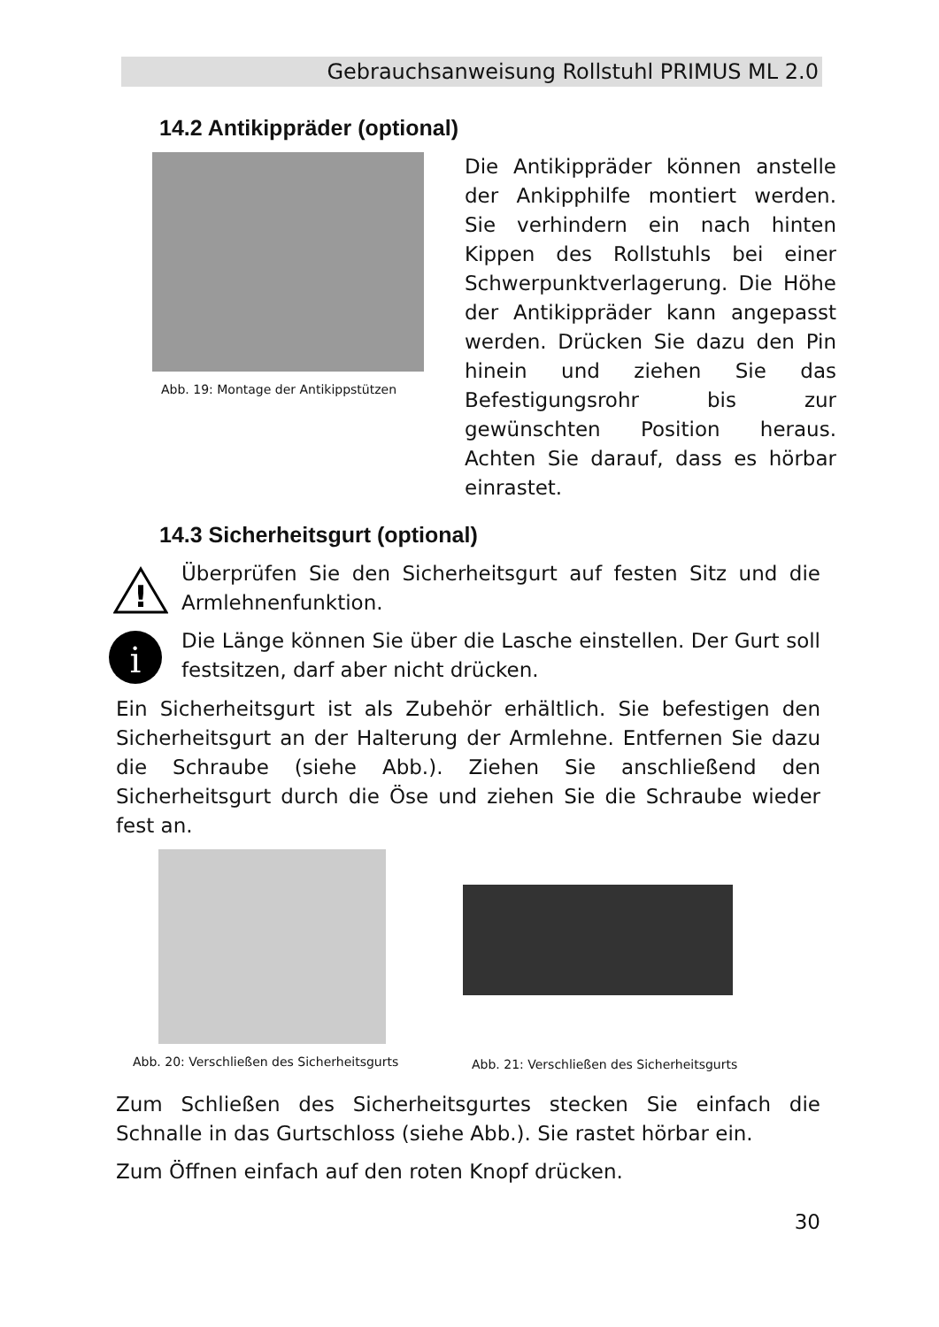Gebrauchsanweisung Rollstuhl PRIMUS ML 2.0
14.2 Antikippräder (optional)
Abb. 19: Montage der Antikippstützen
Die Antikippräder können anstelle der Ankipphilfe montiert werden. Sie verhindern ein nach hinten Kippen des Rollstuhls bei einer Schwerpunktverlagerung. Die Höhe der Antikippräder kann angepasst werden. Drücken Sie dazu den Pin hinein und ziehen Sie das Befestigungsrohr bis zur gewünschten Position heraus. Achten Sie darauf, dass es hörbar einrastet.
14.3 Sicherheitsgurt (optional)
!
Überprüfen Sie den Sicherheitsgurt auf festen Sitz und die Armlehnenfunktion.
i
Die Länge können Sie über die Lasche einstellen. Der Gurt soll festsitzen, darf aber nicht drücken.
Ein Sicherheitsgurt ist als Zubehör erhältlich. Sie befestigen den Sicherheitsgurt an der Halterung der Armlehne. Entfernen Sie dazu die Schraube (siehe Abb.). Ziehen Sie anschließend den Sicherheitsgurt durch die Öse und ziehen Sie die Schraube wieder fest an.
Abb. 20: Verschließen des Sicherheitsgurts
Abb. 21: Verschließen des Sicherheitsgurts
Zum Schließen des Sicherheitsgurtes stecken Sie einfach die Schnalle in das Gurtschloss (siehe Abb.). Sie rastet hörbar ein.
Zum Öffnen einfach auf den roten Knopf drücken.
30